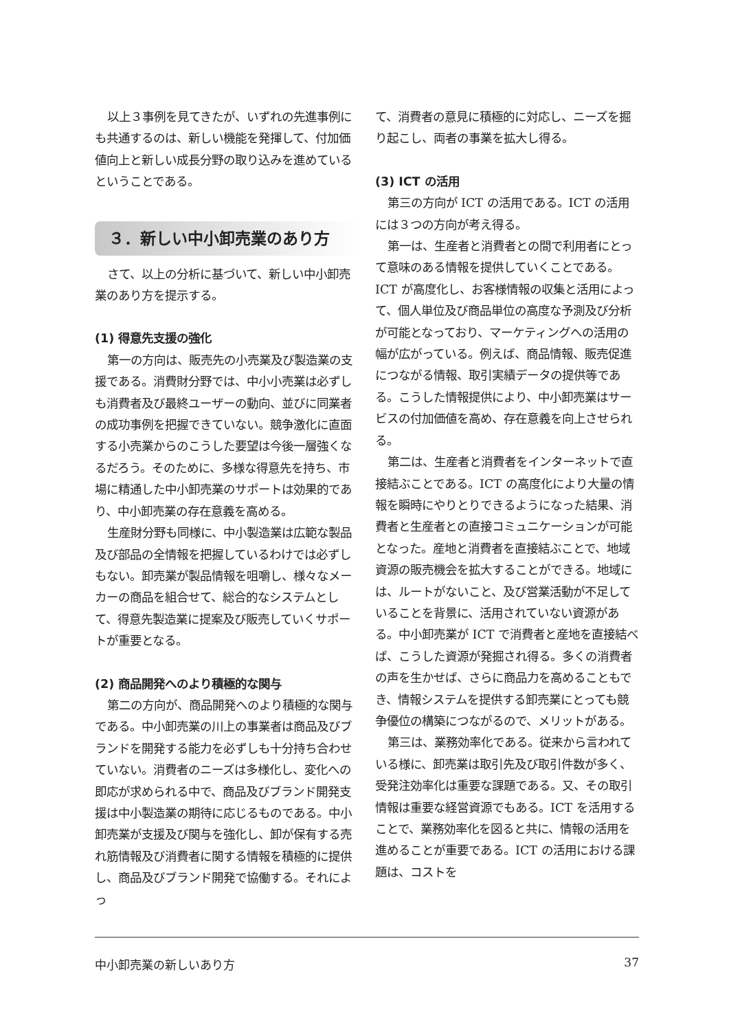以上３事例を見てきたが、いずれの先進事例にも共通するのは、新しい機能を発揮して、付加価値向上と新しい成長分野の取り込みを進めているということである。
３．新しい中小卸売業のあり方
さて、以上の分析に基づいて、新しい中小卸売業のあり方を提示する。
(1) 得意先支援の強化
第一の方向は、販売先の小売業及び製造業の支援である。消費財分野では、中小小売業は必ずしも消費者及び最終ユーザーの動向、並びに同業者の成功事例を把握できていない。競争激化に直面する小売業からのこうした要望は今後一層強くなるだろう。そのために、多様な得意先を持ち、市場に精通した中小卸売業のサポートは効果的であり、中小卸売業の存在意義を高める。
生産財分野も同様に、中小製造業は広範な製品及び部品の全情報を把握しているわけでは必ずしもない。卸売業が製品情報を咀嚼し、様々なメーカーの商品を組合せて、総合的なシステムとして、得意先製造業に提案及び販売していくサポートが重要となる。
(2) 商品開発へのより積極的な関与
第二の方向が、商品開発へのより積極的な関与である。中小卸売業の川上の事業者は商品及びブランドを開発する能力を必ずしも十分持ち合わせていない。消費者のニーズは多様化し、変化への即応が求められる中で、商品及びブランド開発支援は中小製造業の期待に応じるものである。中小卸売業が支援及び関与を強化し、卸が保有する売れ筋情報及び消費者に関する情報を積極的に提供し、商品及びブランド開発で協働する。それによっ
て、消費者の意見に積極的に対応し、ニーズを掘り起こし、両者の事業を拡大し得る。
(3) ICT の活用
第三の方向が ICT の活用である。ICT の活用には３つの方向が考え得る。
第一は、生産者と消費者との間で利用者にとって意味のある情報を提供していくことである。ICT が高度化し、お客様情報の収集と活用によって、個人単位及び商品単位の高度な予測及び分析が可能となっており、マーケティングへの活用の幅が広がっている。例えば、商品情報、販売促進につながる情報、取引実績データの提供等である。こうした情報提供により、中小卸売業はサービスの付加価値を高め、存在意義を向上させられる。
第二は、生産者と消費者をインターネットで直接結ぶことである。ICT の高度化により大量の情報を瞬時にやりとりできるようになった結果、消費者と生産者との直接コミュニケーションが可能となった。産地と消費者を直接結ぶことで、地域資源の販売機会を拡大することができる。地域には、ルートがないこと、及び営業活動が不足していることを背景に、活用されていない資源がある。中小卸売業が ICT で消費者と産地を直接結べば、こうした資源が発掘され得る。多くの消費者の声を生かせば、さらに商品力を高めることもでき、情報システムを提供する卸売業にとっても競争優位の構築につながるので、メリットがある。
第三は、業務効率化である。従来から言われている様に、卸売業は取引先及び取引件数が多く、受発注効率化は重要な課題である。又、その取引情報は重要な経営資源でもある。ICT を活用することで、業務効率化を図ると共に、情報の活用を進めることが重要である。ICT の活用における課題は、コストを
中小卸売業の新しいあり方 37